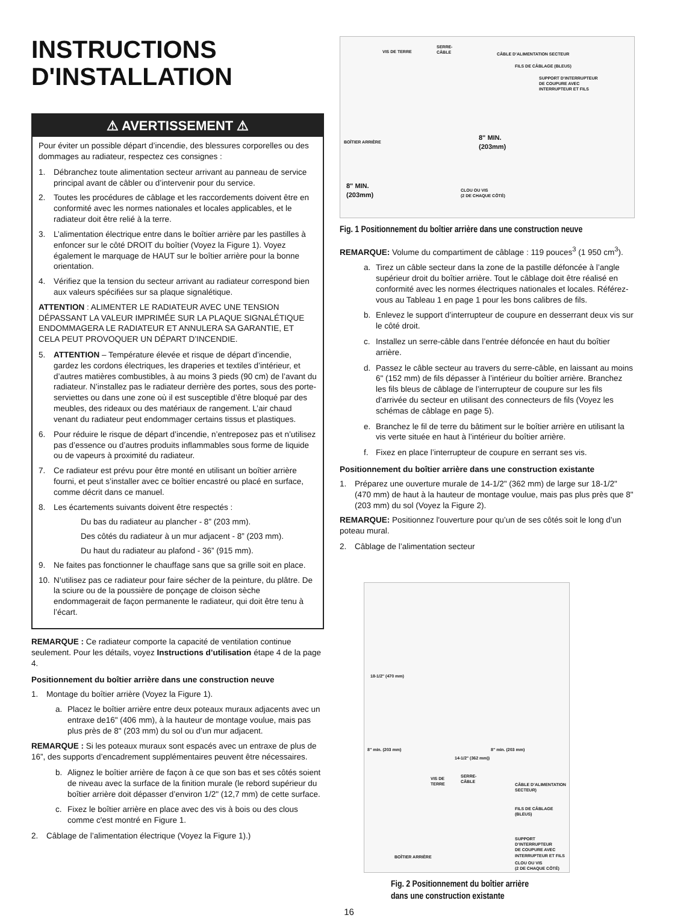INSTRUCTIONS
D'INSTALLATION
⚠ AVERTISSEMENT ⚠
Pour éviter un possible départ d’incendie, des blessures corporelles ou des dommages au radiateur, respectez ces consignes :
1. Débranchez toute alimentation secteur arrivant au panneau de service principal avant de câbler ou d’intervenir pour du service.
2. Toutes les procédures de câblage et les raccordements doivent être en conformité avec les normes nationales et locales applicables, et le radiateur doit être relié à la terre.
3. L’alimentation électrique entre dans le boîtier arrière par les pastilles à enfoncer sur le côté DROIT du boîtier (Voyez la Figure 1). Voyez également le marquage de HAUT sur le boîtier arrière pour la bonne orientation.
4. Vérifiez que la tension du secteur arrivant au radiateur correspond bien aux valeurs spécifiées sur sa plaque signalétique.
ATTENTION : ALIMENTER LE RADIATEUR AVEC UNE TENSION DÉPASSANT LA VALEUR IMPRIMÉE SUR LA PLAQUE SIGNALÉTIQUE ENDOMMAGERA LE RADIATEUR ET ANNULERA SA GARANTIE, ET CELA PEUT PROVOQUER UN DÉPART D’INCENDIE.
5. ATTENTION – Température élevée et risque de départ d’incendie, gardez les cordons électriques, les draperies et textiles d’intérieur, et d’autres matières combustibles, à au moins 3 pieds (90 cm) de l’avant du radiateur. N’installez pas le radiateur derrière des portes, sous des porte-serviettes ou dans une zone où il est susceptible d’être bloqué par des meubles, des rideaux ou des matériaux de rangement. L’air chaud venant du radiateur peut endommager certains tissus et plastiques.
6. Pour réduire le risque de départ d’incendie, n’entreposez pas et n’utilisez pas d’essence ou d’autres produits inflammables sous forme de liquide ou de vapeurs à proximité du radiateur.
7. Ce radiateur est prévu pour être monté en utilisant un boîtier arrière fourni, et peut s’installer avec ce boîtier encastré ou placé en surface, comme décrit dans ce manuel.
8. Les écartements suivants doivent être respectés :
Du bas du radiateur au plancher - 8” (203 mm).
Des côtés du radiateur à un mur adjacent - 8” (203 mm).
Du haut du radiateur au plafond - 36” (915 mm).
9. Ne faites pas fonctionner le chauffage sans que sa grille soit en place.
10. N’utilisez pas ce radiateur pour faire sécher de la peinture, du plâtre. De la sciure ou de la poussière de ponçage de cloison sèche endommagerait de façon permanente le radiateur, qui doit être tenu à l’écart.
REMARQUE : Ce radiateur comporte la capacité de ventilation continue seulement. Pour les détails, voyez Instructions d’utilisation étape 4 de la page 4.
Positionnement du boîtier arrière dans une construction neuve
1. Montage du boîtier arrière (Voyez la Figure 1).
a. Placez le boîtier arrière entre deux poteaux muraux adjacents avec un entraxe de16" (406 mm), à la hauteur de montage voulue, mais pas plus près de 8" (203 mm) du sol ou d’un mur adjacent.
REMARQUE : Si les poteaux muraux sont espacés avec un entraxe de plus de 16”, des supports d’encadrement supplémentaires peuvent être nécessaires.
b. Alignez le boîtier arrière de façon à ce que son bas et ses côtés soient de niveau avec la surface de la finition murale (le rebord supérieur du boîtier arrière doit dépasser d’environ 1/2" (12,7 mm) de cette surface.
c. Fixez le boîtier arrière en place avec des vis à bois ou des clous comme c'est montré en Figure 1.
2. Câblage de l’alimentation électrique (Voyez la Figure 1).)
VIS DE TERRE
SERRE-
CÂBLE CÂBLE D’ALIMENTATION SECTEUR
FILS DE CÂBLAGE (BLEUS)
SUPPORT D’INTERRUPTEUR
DE COUPURE AVEC
INTERRUPTEUR ET FILS
BOÎTIER ARRIÈRE
8" MIN.
(203mm)
8" MIN.
(203mm) CLOU OU VIS
(2 DE CHAQUE CÔTÉ)
Fig. 1 Positionnement du boîtier arrière dans une construction neuve
REMARQUE: Volume du compartiment de câblage : 119 pouces<sup>3</sup> (1 950 cm<sup>3</sup>).
a. Tirez un câble secteur dans la zone de la pastille défoncée à l’angle supérieur droit du boîtier arrière. Tout le câblage doit être réalisé en conformité avec les normes électriques nationales et locales. Référez-vous au Tableau 1 en page 1 pour les bons calibres de fils.
b. Enlevez le support d’interrupteur de coupure en desserrant deux vis sur le côté droit.
c. Installez un serre-câble dans l’entrée défoncée en haut du boîtier arrière.
d. Passez le câble secteur au travers du serre-câble, en laissant au moins 6" (152 mm) de fils dépasser à l’intérieur du boîtier arrière. Branchez les fils bleus de câblage de l’interrupteur de coupure sur les fils d’arrivée du secteur en utilisant des connecteurs de fils (Voyez les schémas de câblage en page 5).
e. Branchez le fil de terre du bâtiment sur le boîtier arrière en utilisant la vis verte située en haut à l’intérieur du boîtier arrière.
f. Fixez en place l’interrupteur de coupure en serrant ses vis.
Positionnement du boîtier arrière dans une construction existante
1. Préparez une ouverture murale de 14-1/2" (362 mm) de large sur 18-1/2" (470 mm) de haut à la hauteur de montage voulue, mais pas plus près que 8" (203 mm) du sol (Voyez la Figure 2).
REMARQUE: Positionnez l'ouverture pour qu’un de ses côtés soit le long d’un poteau mural.
2. Câblage de l’alimentation secteur
18-1/2" (470 mm)
8" min. (203 mm) 8" min. (203 mm)
14-1/2" (362 mm))
VIS DE
TERRE
SERRE-
CÂBLE
CÂBLE D’ALIMENTATION SECTEUR)
FILS DE CÂBLAGE (BLEUS)
SUPPORT D’INTERRUPTEUR
DE COUPURE AVEC
INTERRUPTEUR ET FILS
BOÎTIER ARRIÈRE
CLOU OU VIS
(2 DE CHAQUE CÔTÉ)
Fig. 2 Positionnement du boîtier arrière
dans une construction existante
16